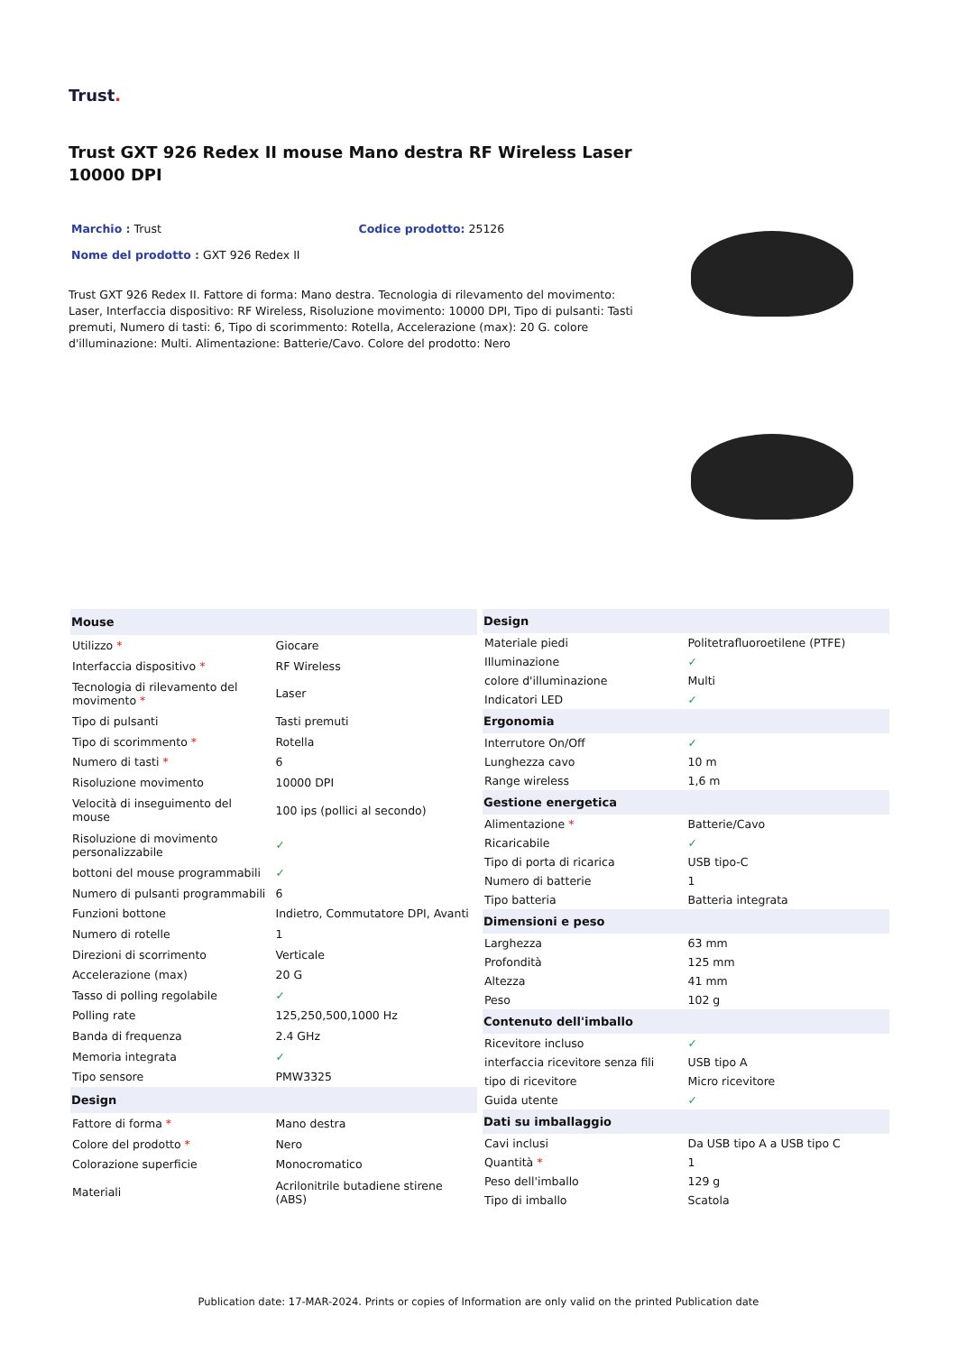Trust.
Trust GXT 926 Redex II mouse Mano destra RF Wireless Laser 10000 DPI
Marchio : Trust Codice prodotto: 25126
Nome del prodotto : GXT 926 Redex II
Trust GXT 926 Redex II. Fattore di forma: Mano destra. Tecnologia di rilevamento del movimento: Laser, Interfaccia dispositivo: RF Wireless, Risoluzione movimento: 10000 DPI, Tipo di pulsanti: Tasti premuti, Numero di tasti: 6, Tipo di scorimmento: Rotella, Accelerazione (max): 20 G. colore d'illuminazione: Multi. Alimentazione: Batterie/Cavo. Colore del prodotto: Nero
| Mouse | |
| --- | --- |
| Utilizzo * | Giocare |
| Interfaccia dispositivo * | RF Wireless |
| Tecnologia di rilevamento del movimento * | Laser |
| Tipo di pulsanti | Tasti premuti |
| Tipo di scorimmento * | Rotella |
| Numero di tasti * | 6 |
| Risoluzione movimento | 10000 DPI |
| Velocità di inseguimento del mouse | 100 ips (pollici al secondo) |
| Risoluzione di movimento personalizzabile | ✓ |
| bottoni del mouse programmabili | ✓ |
| Numero di pulsanti programmabili | 6 |
| Funzioni bottone | Indietro, Commutatore DPI, Avanti |
| Numero di rotelle | 1 |
| Direzioni di scorrimento | Verticale |
| Accelerazione (max) | 20 G |
| Tasso di polling regolabile | ✓ |
| Polling rate | 125,250,500,1000 Hz |
| Banda di frequenza | 2.4 GHz |
| Memoria integrata | ✓ |
| Tipo sensore | PMW3325 |
| Design | |
| Fattore di forma * | Mano destra |
| Colore del prodotto * | Nero |
| Colorazione superficie | Monocromatico |
| Materiali | Acrilonitrile butadiene stirene (ABS) |
| Design | |
| --- | --- |
| Materiale piedi | Politetrafluoroetilene (PTFE) |
| Illuminazione | ✓ |
| colore d'illuminazione | Multi |
| Indicatori LED | ✓ |
| Ergonomia | |
| Interrutore On/Off | ✓ |
| Lunghezza cavo | 10 m |
| Range wireless | 1,6 m |
| Gestione energetica | |
| Alimentazione * | Batterie/Cavo |
| Ricaricabile | ✓ |
| Tipo di porta di ricarica | USB tipo-C |
| Numero di batterie | 1 |
| Tipo batteria | Batteria integrata |
| Dimensioni e peso | |
| Larghezza | 63 mm |
| Profondità | 125 mm |
| Altezza | 41 mm |
| Peso | 102 g |
| Contenuto dell'imballo | |
| Ricevitore incluso | ✓ |
| interfaccia ricevitore senza fili | USB tipo A |
| tipo di ricevitore | Micro ricevitore |
| Guida utente | ✓ |
| Dati su imballaggio | |
| Cavi inclusi | Da USB tipo A a USB tipo C |
| Quantità * | 1 |
| Peso dell'imballo | 129 g |
| Tipo di imballo | Scatola |
Publication date: 17-MAR-2024. Prints or copies of Information are only valid on the printed Publication date